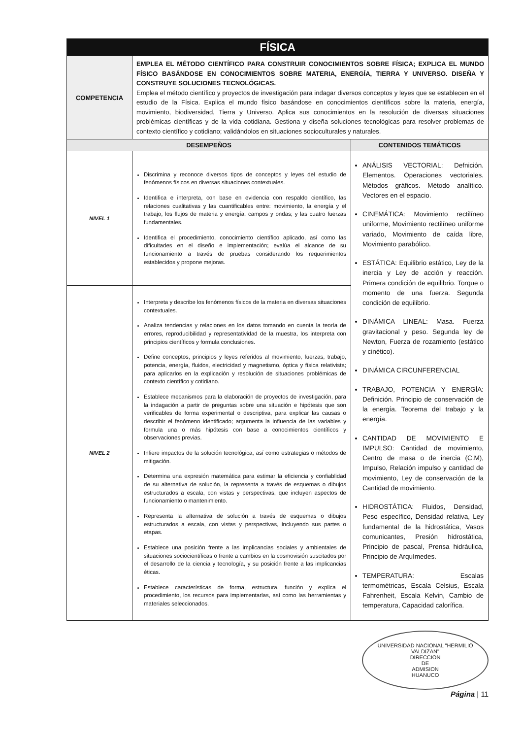| FÍSICA | | |
| COMPETENCIA | EMPLEA EL MÉTODO CIENTÍFICO PARA CONSTRUIR CONOCIMIENTOS SOBRE FÍSICA; EXPLICA EL MUNDO FÍSICO BASÁNDOSE EN CONOCIMIENTOS SOBRE MATERIA, ENERGÍA, TIERRA Y UNIVERSO. DISEÑA Y CONSTRUYE SOLUCIONES TECNOLÓGICAS. Emplea el método científico y proyectos de investigación para indagar diversos conceptos y leyes que se establecen en el estudio de la Física. Explica el mundo físico basándose en conocimientos científicos sobre la materia, energía, movimiento, biodiversidad, Tierra y Universo. Aplica sus conocimientos en la resolución de diversas situaciones problémicas científicas y de la vida cotidiana. Gestiona y diseña soluciones tecnológicas para resolver problemas de contexto científico y cotidiano; validándolos en situaciones socioculturales y naturales. | |
| DESEMPEÑOS | | CONTENIDOS TEMÁTICOS |
| NIVEL 1 | Discrimina y reconoce diversos tipos de conceptos y leyes del estudio de fenómenos físicos en diversas situaciones contextuales. Identifica e interpreta, con base en evidencia con respaldo científico, las relaciones cualitativas y las cuantificables entre: movimiento, la energía y el trabajo, los flujos de materia y energía, campos y ondas; y las cuatro fuerzas fundamentales. Identifica el procedimiento, conocimiento científico aplicado, así como las dificultades en el diseño e implementación; evalúa el alcance de su funcionamiento a través de pruebas considerando los requerimientos establecidos y propone mejoras. | ANÁLISIS VECTORIAL: Defnición. Elementos. Operaciones vectoriales. Métodos gráficos. Método analítico. Vectores en el espacio. CINEMÁTICA: Movimiento rectilíneo uniforme, Movimiento rectilíneo uniforme variado, Movimiento de caída libre, Movimiento parabólico. ESTÁTICA: Equilibrio estático, Ley de la inercia y Ley de acción y reacción. Primera condición de equilibrio. Torque o momento de una fuerza. Segunda condición de equilibrio. DINÁMICA LINEAL: Masa. Fuerza gravitacional y peso. Segunda ley de Newton, Fuerza de rozamiento (estático y cinético). DINÁMICA CIRCUNFERENCIAL TRABAJO, POTENCIA Y ENERGÍA: Definición. Principio de conservación de la energía. Teorema del trabajo y la energía. CANTIDAD DE MOVIMIENTO E IMPULSO: Cantidad de movimiento, Centro de masa o de inercia (C.M), Impulso, Relación impulso y cantidad de movimiento, Ley de conservación de la Cantidad de movimiento. HIDROSTÁTICA: Fluidos, Densidad, Peso específico, Densidad relativa, Ley fundamental de la hidrostática, Vasos comunicantes, Presión hidrostática, Principio de pascal, Prensa hidráulica, Principio de Arquímedes. TEMPERATURA: Escalas termométricas, Escala Celsius, Escala Fahrenheit, Escala Kelvin, Cambio de temperatura, Capacidad calorífica. |
| NIVEL 2 | Interpreta y describe los fenómenos físicos de la materia en diversas situaciones contextuales. Analiza tendencias y relaciones en los datos tomando en cuenta la teoría de errores, reproducibilidad y representatividad de la muestra, los interpreta con principios científicos y formula conclusiones. Define conceptos, principios y leyes referidos al movimiento, fuerzas, trabajo, potencia, energía, fluidos, electricidad y magnetismo, óptica y física relativista; para aplicarlos en la explicación y resolución de situaciones problémicas de contexto científico y cotidiano. Establece mecanismos para la elaboración de proyectos de investigación, para la indagación a partir de preguntas sobre una situación e hipótesis que son verificables de forma experimental o descriptiva, para explicar las causas o describir el fenómeno identificado; argumenta la influencia de las variables y formula una o más hipótesis con base a conocimientos científicos y observaciones previas. Infiere impactos de la solución tecnológica, así como estrategias o métodos de mitigación. Determina una expresión matemática para estimar la eficiencia y confiablidad de su alternativa de solución, la representa a través de esquemas o dibujos estructurados a escala, con vistas y perspectivas, que incluyen aspectos de funcionamiento o mantenimiento. Representa la alternativa de solución a través de esquemas o dibujos estructurados a escala, con vistas y perspectivas, incluyendo sus partes o etapas. Establece una posición frente a las implicancias sociales y ambientales de situaciones sociocientíficas o frente a cambios en la cosmovisión suscitados por el desarrollo de la ciencia y tecnología, y su posición frente a las implicancias éticas. Establece características de forma, estructura, función y explica el procedimiento, los recursos para implementarlas, así como las herramientas y materiales seleccionados. | |
UNIVERSIDAD NACIONAL "HERMILIO VALDIZAN"
DIRECCION
DE
ADMISION
HUANUCO Página | 11